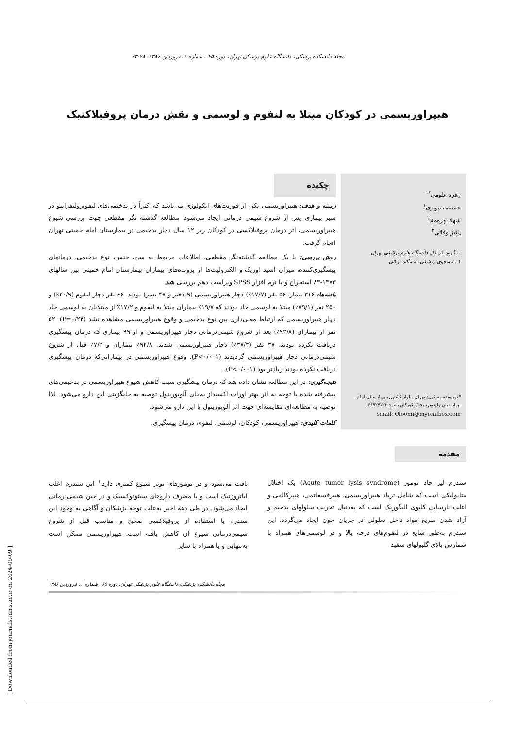مجله دانشکده پزشکی، دانشگاه علوم پزشکی تهران، دوره ۶۵ ، شماره ۱، فروردین ۱۳۸۶، ۷۸-۷۳
هیپراوریسمی در کودکان مبتلا به لنفوم و لوسمی و نقش درمان پروفیلاکتیک
زهره علومی<sup>*۱</sup>
حشمت مویری<sup>۱</sup>
شهلا بهره‌مند<sup>۱</sup>
پانیز وفائی<sup>۲</sup>
۱. گروه کودکان دانشگاه علوم پزشکی تهران
۲. دانشجوی پزشکی دانشگاه برکلی
*نویسنده مسئول: تهران، بلوار کشاورز، بیمارستان امام، بیمارستان ولیعصر، بخش کودکان تلفن: ۶۶۹۲۷۷۲۳
email: Oloomi@myrealbox.com
چکیده
زمینه و هدف: هیپراوریسمی یکی از فوریت‌های انکولوژی می‌باشد که اکثراً در بدخیمی‌های لنفوپرولیفرایتو در سیر بیماری پس از شروع شیمی درمانی ایجاد می‌شود. مطالعه گذشته نگر مقطعی جهت بررسی شیوع هیپراوریسمی، اثر درمان پروفیلاکسی در کودکان زیر ۱۲ سال دچار بدخیمی در بیمارستان امام خمینی تهران انجام گرفت.
روش بررسی: با یک مطالعه گذشته‌نگر مقطعی، اطلاعات مربوط به سن، جنس، نوع بدخیمی، درمانهای پیشگیری‌کننده، میزان اسید اوریک و الکترولیت‌ها از پرونده‌های بیماران بیمارستان امام خمینی بین سالهای ۱۳۷۳-۸۳ استخراج و با نرم افزار SPSS ویراست دهم بررسی شد.
یافته‌ها: ۳۱۶ بیمار، ۵۶ نفر (۱۷/۷٪) دچار هیپراوریسمی (۹ دختر و ۴۷ پسر) بودند. ۶۶ نفر دچار لنفوم (۲۰/۹٪) و ۲۵۰ نفر (۷۹/۱٪) مبتلا به لوسمی حاد بودند که ۱۹/۷٪ بیماران مبتلا به لنفوم و ۱۷/۲٪ از مبتلایان به لوسمی حاد دچار هیپراوریسمی که ارتباط معنی‌داری بین نوع بدخیمی و وقوع هیپراوریسمی مشاهده نشد (P=۰/۲۴). ۵۲ نفر از بیماران (۹۲/۸٪) بعد از شروع شیمی‌درمانی دچار هیپراوریسمی و از ۹۹ بیماری که درمان پیشگیری دریافت نکرده بودند، ۳۷ نفر (۳۷/۳٪) دچار هیپراوریسمی شدند. ۹۲/۸٪ بیماران و ۷/۲٪ قبل از شروع شیمی‌درمانی دچار هیپراوریسمی گردیدند (P<۰/۰۰۱). وقوع هیپراوریسمی در بیمارانی‌که درمان پیشگیری دریافت نکرده بودند زیادتر بود (P<۰/۰۰۱).
نتیجه‌گیری: در این مطالعه نشان داده شد که درمان پیشگیری سبب کاهش شیوع هیپراوریسمی در بدخیمی‌های پیشرفته شده با توجه به اثر بهتر اورات اکسیداز به‌جای آلوپورینول توصیه به جایگزینی این دارو می‌شود. لذا توصیه به مطالعه‌ای مقایسه‌ای جهت اثر آلوپورینول با این دارو می‌شود.
کلمات کلیدی: هیپراوریسمی، کودکان، لوسمی، لنفوم، درمان پیشگیری.
مقدمه
سندرم لیز حاد تومور (Acute tumor lysis syndrome) یک اختلال متابولیکی است که شامل تریاد هیپراوریسمی، هیپرفسفاتمی، هیپرکالمی و اغلب نارسایی کلیوی الیگوریک است که به‌دنبال تخریب سلولهای بدخیم و آزاد شدن سریع مواد داخل سلولی در جریان خون ایجاد می‌گردد. این سندرم به‌طور شایع در لنفوم‌های درجه بالا و در لوسمی‌های همراه با شمارش بالای گلبولهای سفید
یافت می‌شود و در تومورهای توپر شیوع کمتری دارد.<sup>۱</sup> این سندرم اغلب ایاتروژنیک است و با مصرف داروهای سیتوتوکسیک و در حین شیمی‌درمانی ایجاد می‌شود. در طی دهه اخیر به‌علت توجه پزشکان و آگاهی به وجود این سندرم با استفاده از پروفیلاکسی صحیح و مناسب قبل از شروع شیمی‌درمانی شیوع آن کاهش یافته است. هیپراوریسمی ممکن است به‌تنهایی و یا همراه با سایر
مجله دانشکده پزشکی، دانشگاه علوم پزشکی تهران، دوره ۶۵ ، شماره ۱، فروردین ۱۳۸۶
[ Downloaded from journals.tums.ac.ir on 2024-09-09 ]